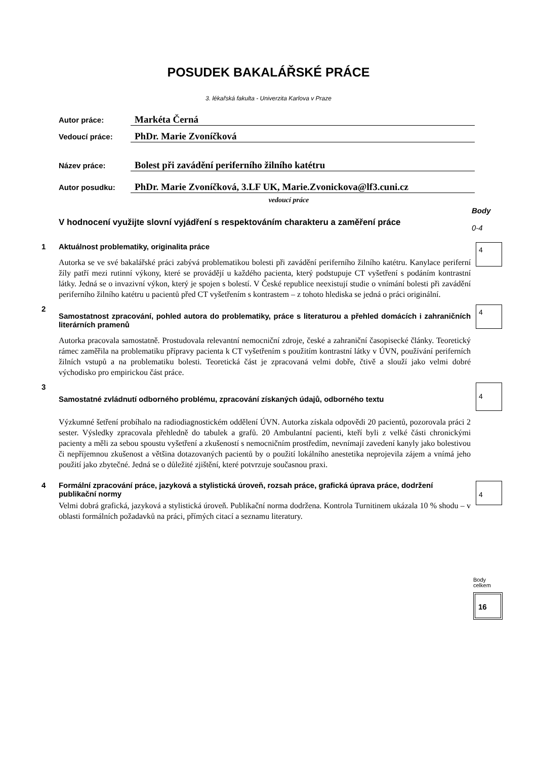POSUDEK BAKALÁŘSKÉ PRÁCE
3. lékařská fakulta - Univerzita Karlova v Praze
Autor práce:
Markéta Černá
Vedoucí práce:
PhDr. Marie Zvoníčková
Název práce:
Bolest při zavádění periferního žilního katétru
Autor posudku:
PhDr. Marie Zvoníčková, 3.LF UK, Marie.Zvonickova@lf3.cuni.cz
vedoucí práce
V hodnocení využijte slovní vyjádření s respektováním charakteru a zaměření práce
Body
0-4
1 Aktuálnost problematiky, originalita práce
Autorka se ve své bakalářské práci zabývá problematikou bolesti při zavádění periferního žilního katétru. Kanylace periferní žíly patří mezi rutinní výkony, které se provádějí u každého pacienta, který podstupuje CT vyšetření s podáním kontrastní látky. Jedná se o invazivní výkon, který je spojen s bolestí. V České republice neexistují studie o vnímání bolesti při zavádění periferního žilního katétru u pacientů před CT vyšetřením s kontrastem – z tohoto hlediska se jedná o práci originální.
4
2
Samostatnost zpracování, pohled autora do problematiky, práce s literaturou a přehled domácích i zahraničních literárních pramenů
Autorka pracovala samostatně. Prostudovala relevantní nemocniční zdroje, české a zahraniční časopisecké články. Teoretický rámec zaměřila na problematiku přípravy pacienta k CT vyšetřením s použitím kontrastní látky v ÚVN, používání periferních žilních vstupů a na problematiku bolesti. Teoretická část je zpracovaná velmi dobře, čtivě a slouží jako velmi dobré východisko pro empirickou část práce.
4
3
Samostatné zvládnutí odborného problému, zpracování získaných údajů, odborného textu
Výzkumné šetření probíhalo na radiodiagnostickém oddělení ÚVN. Autorka získala odpovědi 20 pacientů, pozorovala práci 2 sester. Výsledky zpracovala přehledně do tabulek a grafů. 20 Ambulantní pacienti, kteří byli z velké části chronickými pacienty a měli za sebou spoustu vyšetření a zkušeností s nemocničním prostředím, nevnímají zavedení kanyly jako bolestivou či nepříjemnou zkušenost a většina dotazovaných pacientů by o použití lokálního anestetika neprojevila zájem a vnímá jeho použití jako zbytečné. Jedná se o důležité zjištění, které potvrzuje současnou praxi.
4
4 Formální zpracování práce, jazyková a stylistická úroveň, rozsah práce, grafická úprava práce, dodržení publikační normy
Velmi dobrá grafická, jazyková a stylistická úroveň. Publikační norma dodržena. Kontrola Turnitinem ukázala 10 % shodu – v oblasti formálních požadavků na práci, přímých citací a seznamu literatury.
4
Body celkem
16